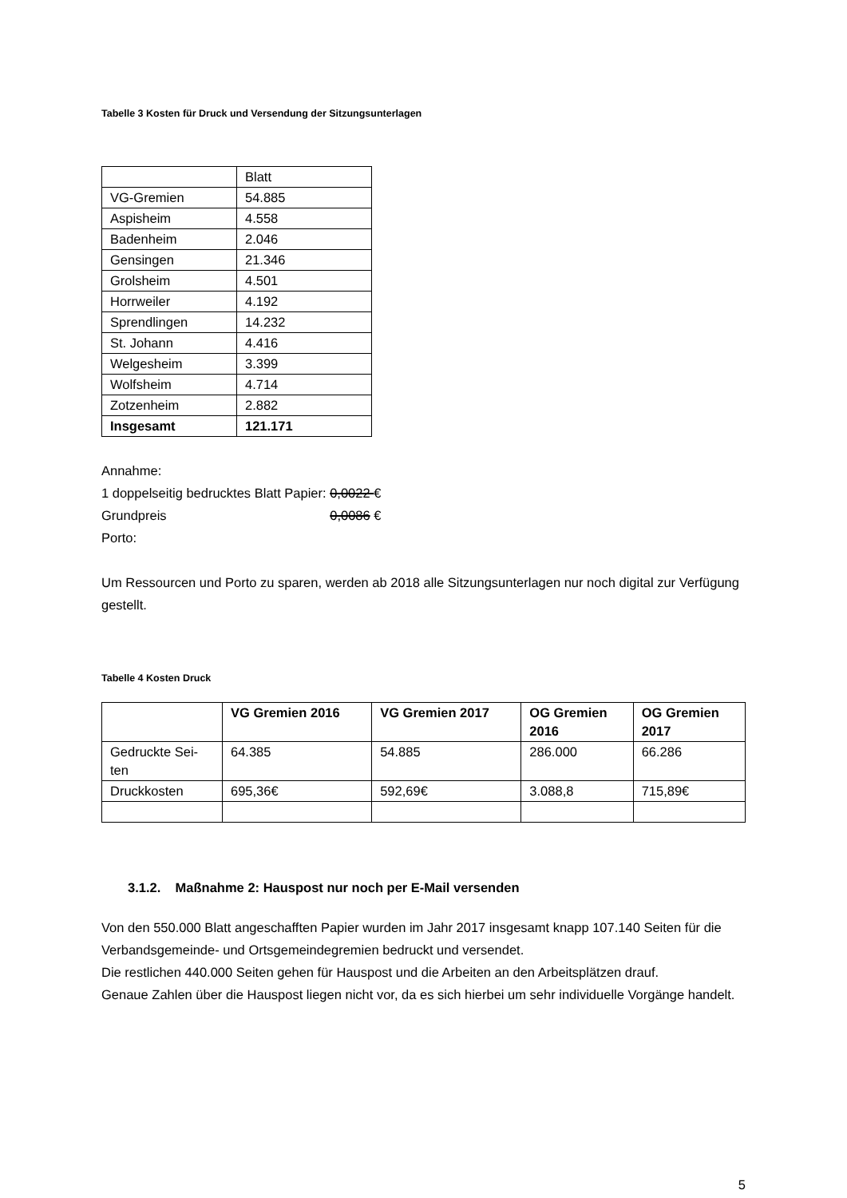Tabelle 3 Kosten für Druck und Versendung der Sitzungsunterlagen
| | Blatt |
| VG-Gremien | 54.885 |
| Aspisheim | 4.558 |
| Badenheim | 2.046 |
| Gensingen | 21.346 |
| Grolsheim | 4.501 |
| Horrweiler | 4.192 |
| Sprendlingen | 14.232 |
| St. Johann | 4.416 |
| Welgesheim | 3.399 |
| Wolfsheim | 4.714 |
| Zotzenheim | 2.882 |
| Insgesamt | 121.171 |
Annahme:
1 doppelseitig bedrucktes Blatt Papier: 0,0022 €
Grundpreis 0,0086 €
Porto:
Um Ressourcen und Porto zu sparen, werden ab 2018 alle Sitzungsunterlagen nur noch digital zur Verfügung gestellt.
Tabelle 4 Kosten Druck
| | VG Gremien 2016 | VG Gremien 2017 | OG Gremien 2016 | OG Gremien 2017 |
| --- | --- | --- | --- | --- |
| Gedruckte Sei- ten | 64.385 | 54.885 | 286.000 | 66.286 |
| Druckkosten | 695,36€ | 592,69€ | 3.088,8 | 715,89€ |
3.1.2. Maßnahme 2: Hauspost nur noch per E-Mail versenden
Von den 550.000 Blatt angeschafften Papier wurden im Jahr 2017 insgesamt knapp 107.140 Seiten für die Verbandsgemeinde- und Ortsgemeindegremien bedruckt und versendet.
Die restlichen 440.000 Seiten gehen für Hauspost und die Arbeiten an den Arbeitsplätzen drauf.
Genaue Zahlen über die Hauspost liegen nicht vor, da es sich hierbei um sehr individuelle Vorgänge handelt.
5